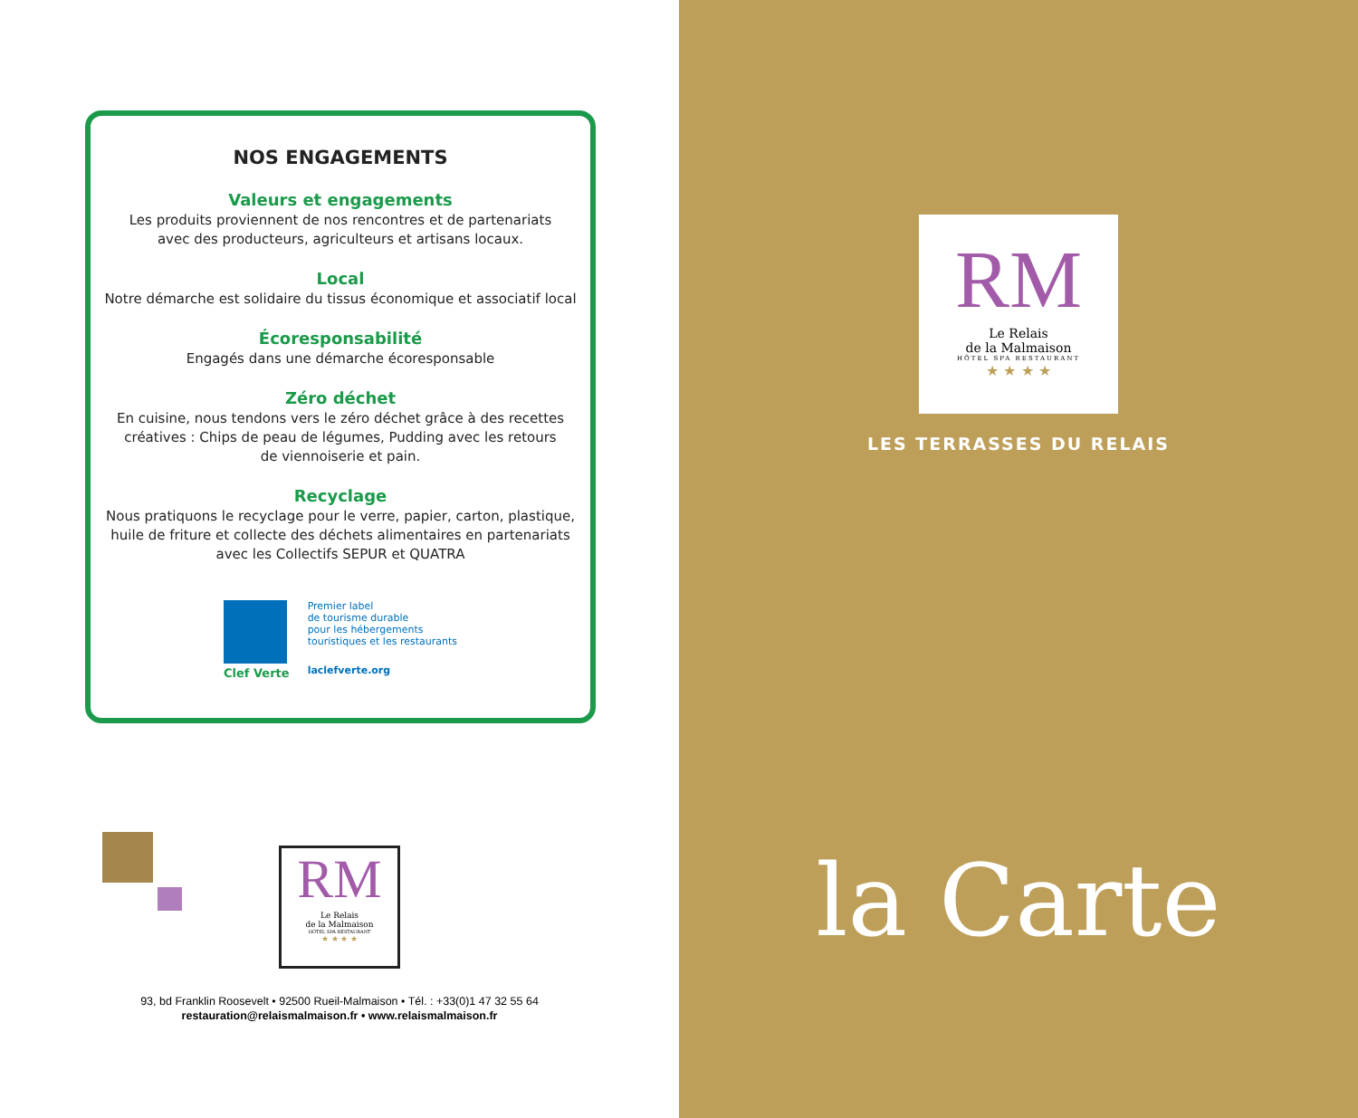NOS ENGAGEMENTS
Valeurs et engagements
Les produits proviennent de nos rencontres et de partenariats
avec des producteurs, agriculteurs et artisans locaux.
Local
Notre démarche est solidaire du tissus économique et associatif local
Écoresponsabilité
Engagés dans une démarche écoresponsable
Zéro déchet
En cuisine, nous tendons vers le zéro déchet grâce à des recettes
créatives : Chips de peau de légumes, Pudding avec les retours
de viennoiserie et pain.
Recyclage
Nous pratiquons le recyclage pour le verre, papier, carton, plastique,
huile de friture et collecte des déchets alimentaires en partenariats
avec les Collectifs SEPUR et QUATRA
Clef Verte
Premier label
de tourisme durable
pour les hébergements
touristiques et les restaurants
laclefverte.org
RM
Le Relais
de la Malmaison
HÔTEL SPA RESTAURANT
★ ★ ★ ★
93, bd Franklin Roosevelt • 92500 Rueil-Malmaison • Tél. : +33(0)1 47 32 55 64
restauration@relaismalmaison.fr • www.relaismalmaison.fr
RM
Le Relais
de la Malmaison
HÔTEL SPA RESTAURANT
★ ★ ★ ★
LES TERRASSES DU RELAIS
la Carte